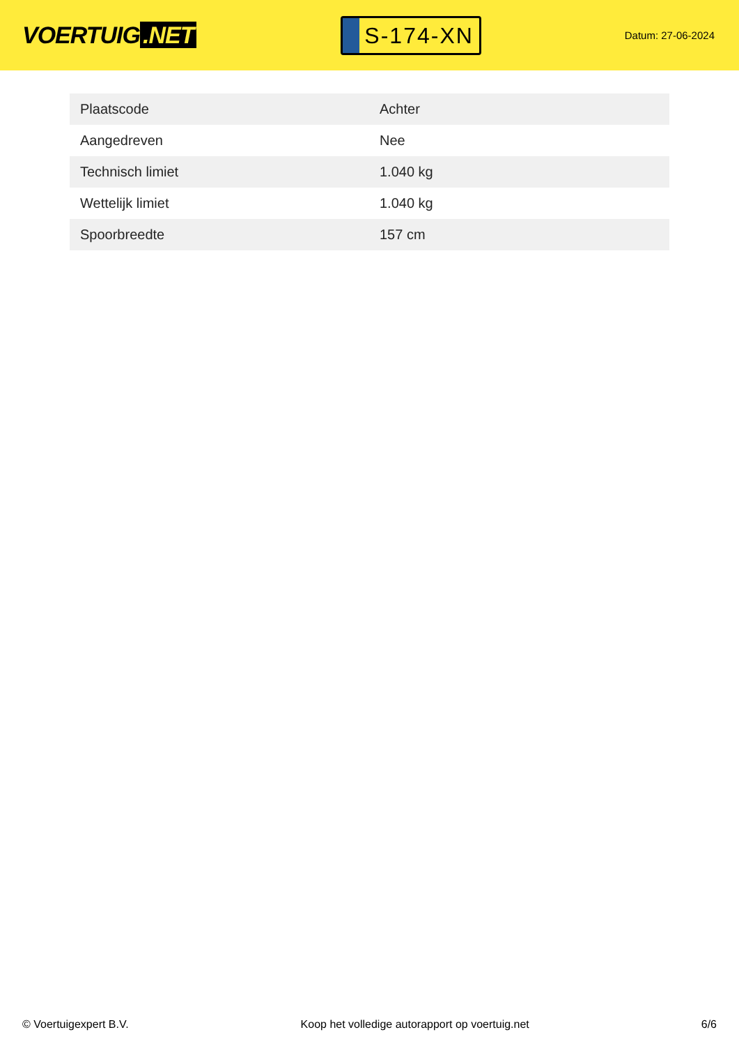VOERTUIG.NET
S-174-XN
Datum: 27-06-2024
| Plaatscode | Achter |
| Aangedreven | Nee |
| Technisch limiet | 1.040 kg |
| Wettelijk limiet | 1.040 kg |
| Spoorbreedte | 157 cm |
© Voertuigexpert B.V. Koop het volledige autorapport op voertuig.net 6/6